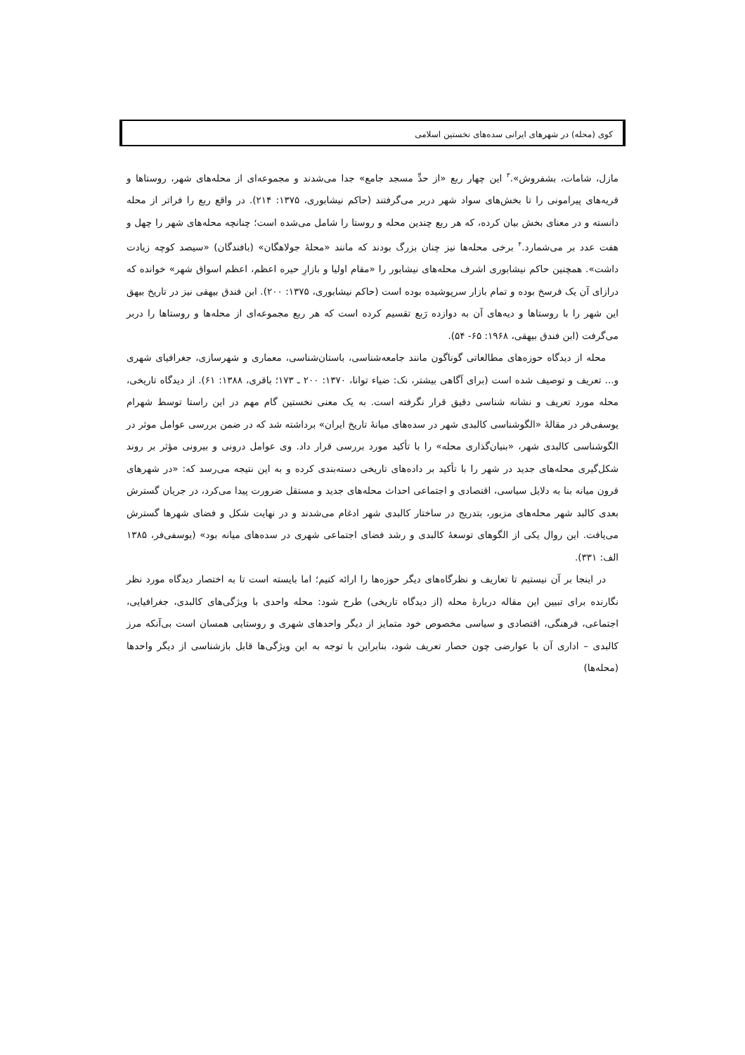کوی (محله) در شهرهای ایرانی سده‌های نخستین اسلامی
مازل، شامات، بشفروش».<sup>۳</sup> این چهار ربع «از حدِّ مسجد جامع» جدا می‌شدند و مجموعه‌ای از محله‌های شهر، روستاها و قریه‌های پیرامونی را تا بخش‌های سواد شهر دربر می‌گرفتند (حاکم نیشابوری، ۱۳۷۵: ۲۱۴). در واقع ربع را فراتر از محله دانسته و در معنای بخش بیان کرده، که هر ربع چندین محله و روستا را شامل می‌شده است؛ چنانچه محله‌های شهر را چهل و هفت عدد بر می‌شمارد.<sup>۴</sup> برخی محله‌ها نیز چنان بزرگ بودند که مانند «محلهٔ جولاهگان» (بافندگان) «سیصد کوچه زیادت داشت». همچنین حاکم نیشابوری اشرف محله‌های نیشابور را «مقام اولیا و بازارِ حیره اعظم، اعظم اسواق شهر» خوانده که درازای آن یک فرسخ بوده و تمام بازار سرپوشیده بوده است (حاکم نیشابوری، ۱۳۷۵: ۲۰۰). ابن فندق بیهقی نیز در تاریخ بیهق این شهر را با روستاها و دیه‌های آن به دوازده رَبع تقسیم کرده است که هر ربع مجموعه‌ای از محله‌ها و روستاها را دربر می‌گرفت (ابن فندق بیهقی، ۱۹۶۸: ۶۵- ۵۴).
محله از دیدگاه حوزه‌های مطالعاتی گوناگون مانند جامعه‌شناسی، باستان‌شناسی، معماری و شهرسازی، جغرافیای شهری و... تعریف و توصیف شده است (برای آگاهی بیشتر، نک: ضیاء توانا، ۱۳۷۰: ۲۰۰ ـ ۱۷۳؛ باقری، ۱۳۸۸: ۶۱). از دیدگاه تاریخی، محله مورد تعریف و نشانه شناسی دقیق قرار نگرفته است. به یک معنی نخستین گام مهم در این راستا توسط شهرام یوسفی‌فر در مقالهٔ «الگوشناسی کالبدی شهر در سده‌های میانهٔ تاریخ ایران» برداشته شد که در ضمن بررسی عوامل موثر در الگوشناسی کالبدی شهر، «بنیان‌گذاری محله» را با تأکید مورد بررسی قرار داد. وی عوامل درونی و بیرونی مؤثر بر روند شکل‌گیری محله‌های جدید در شهر را با تأکید بر داده‌های تاریخی دسته‌بندی کرده و به این نتیجه می‌رسد که: «در شهرهای قرون میانه بنا به دلایل سیاسی، اقتصادی و اجتماعی احداث محله‌های جدید و مستقل ضرورت پیدا می‌کرد، در جریان گسترش بعدی کالبد شهر محله‌های مزبور، بتدریج در ساختار کالبدی شهر ادغام می‌شدند و در نهایت شکل و فضای شهرها گسترش می‌یافت. این روال یکی از الگوهای توسعهٔ کالبدی و رشد فضای اجتماعی شهری در سده‌های میانه بود» (یوسفی‌فر، ۱۳۸۵ الف: ۳۳۱).
در اینجا بر آن نیستیم تا تعاریف و نظرگاه‌های دیگر حوزه‌ها را ارائه کنیم؛ اما بایسته است تا به اختصار دیدگاه مورد نظر نگارنده برای تبیین این مقاله دربارهٔ محله (از دیدگاه تاریخی) طرح شود: محله واحدی با ویژگی‌های کالبدی، جغرافیایی، اجتماعی، فرهنگی، اقتصادی و سیاسی مخصوص خود متمایز از دیگر واحدهای شهری و روستایی همسان است بی‌آنکه مرز کالبدی – اداری آن با عوارضی چون حصار تعریف شود، بنابراین با توجه به این ویژگی‌ها قابل بازشناسی از دیگر واحدها (محله‌ها)